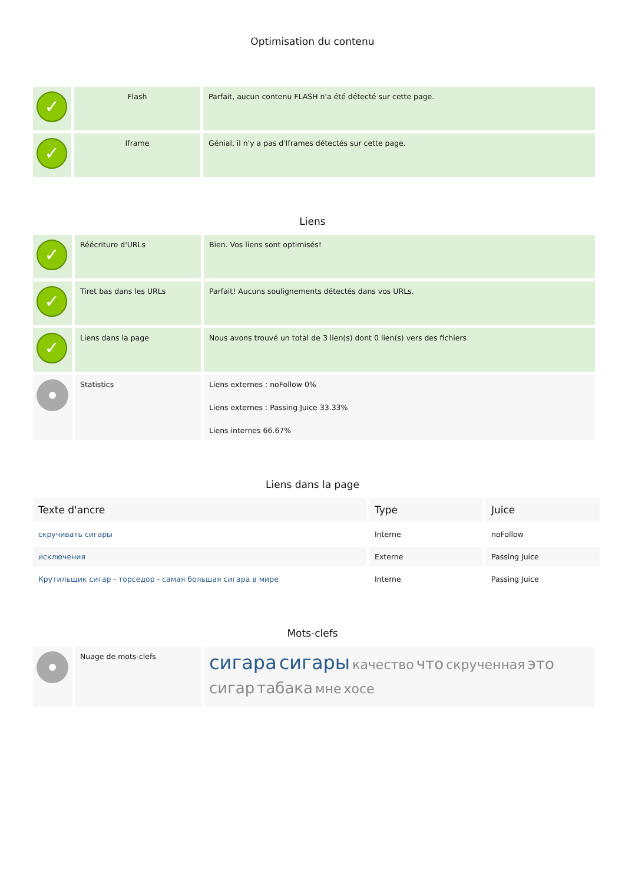Optimisation du contenu
| ✓ | Flash | Parfait, aucun contenu FLASH n'a été détecté sur cette page. |
| ✓ | Iframe | Génial, il n'y a pas d'Iframes détectés sur cette page. |
Liens
| ✓ | Réécriture d'URLs | Bien. Vos liens sont optimisés! |
| ✓ | Tiret bas dans les URLs | Parfait! Aucuns soulignements détectés dans vos URLs. |
| ✓ | Liens dans la page | Nous avons trouvé un total de 3 lien(s) dont 0 lien(s) vers des fichiers |
| | Statistics | Liens externes : noFollow 0% Liens externes : Passing Juice 33.33% Liens internes 66.67% |
Liens dans la page
| Texte d'ancre | Type | Juice |
| --- | --- | --- |
| скручивать сигары | Interne | noFollow |
| исключения | Externe | Passing Juice |
| Крутильщик сигар - торседор - самая большая сигара в мире | Interne | Passing Juice |
Mots-clefs
| | Nuage de mots-clefs | сигара сигары качество что скрученная это сигар табака мне хосе |